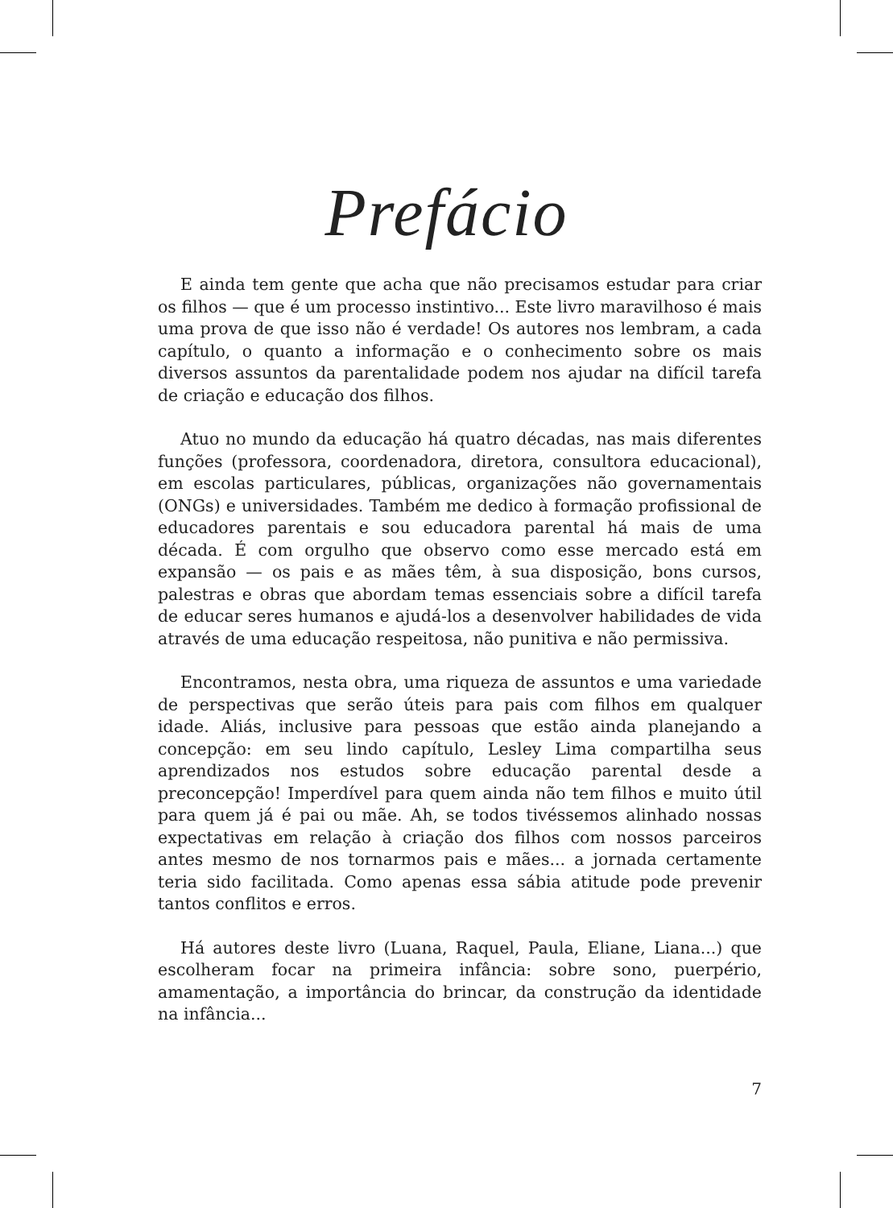Prefácio
E ainda tem gente que acha que não precisamos estudar para criar os filhos — que é um processo instintivo... Este livro maravilhoso é mais uma prova de que isso não é verdade! Os autores nos lembram, a cada capítulo, o quanto a informação e o conhecimento sobre os mais diversos assuntos da parentalidade podem nos ajudar na difícil tarefa de criação e educação dos filhos.
Atuo no mundo da educação há quatro décadas, nas mais diferentes funções (professora, coordenadora, diretora, consultora educacional), em escolas particulares, públicas, organizações não governamentais (ONGs) e universidades. Também me dedico à formação profissional de educadores parentais e sou educadora parental há mais de uma década. É com orgulho que observo como esse mercado está em expansão — os pais e as mães têm, à sua disposição, bons cursos, palestras e obras que abordam temas essenciais sobre a difícil tarefa de educar seres humanos e ajudá-los a desenvolver habilidades de vida através de uma educação respeitosa, não punitiva e não permissiva.
Encontramos, nesta obra, uma riqueza de assuntos e uma variedade de perspectivas que serão úteis para pais com filhos em qualquer idade. Aliás, inclusive para pessoas que estão ainda planejando a concepção: em seu lindo capítulo, Lesley Lima compartilha seus aprendizados nos estudos sobre educação parental desde a preconcepção! Imperdível para quem ainda não tem filhos e muito útil para quem já é pai ou mãe. Ah, se todos tivéssemos alinhado nossas expectativas em relação à criação dos filhos com nossos parceiros antes mesmo de nos tornarmos pais e mães... a jornada certamente teria sido facilitada. Como apenas essa sábia atitude pode prevenir tantos conflitos e erros.
Há autores deste livro (Luana, Raquel, Paula, Eliane, Liana...) que escolheram focar na primeira infância: sobre sono, puerpério, amamentação, a importância do brincar, da construção da identidade na infância...
7